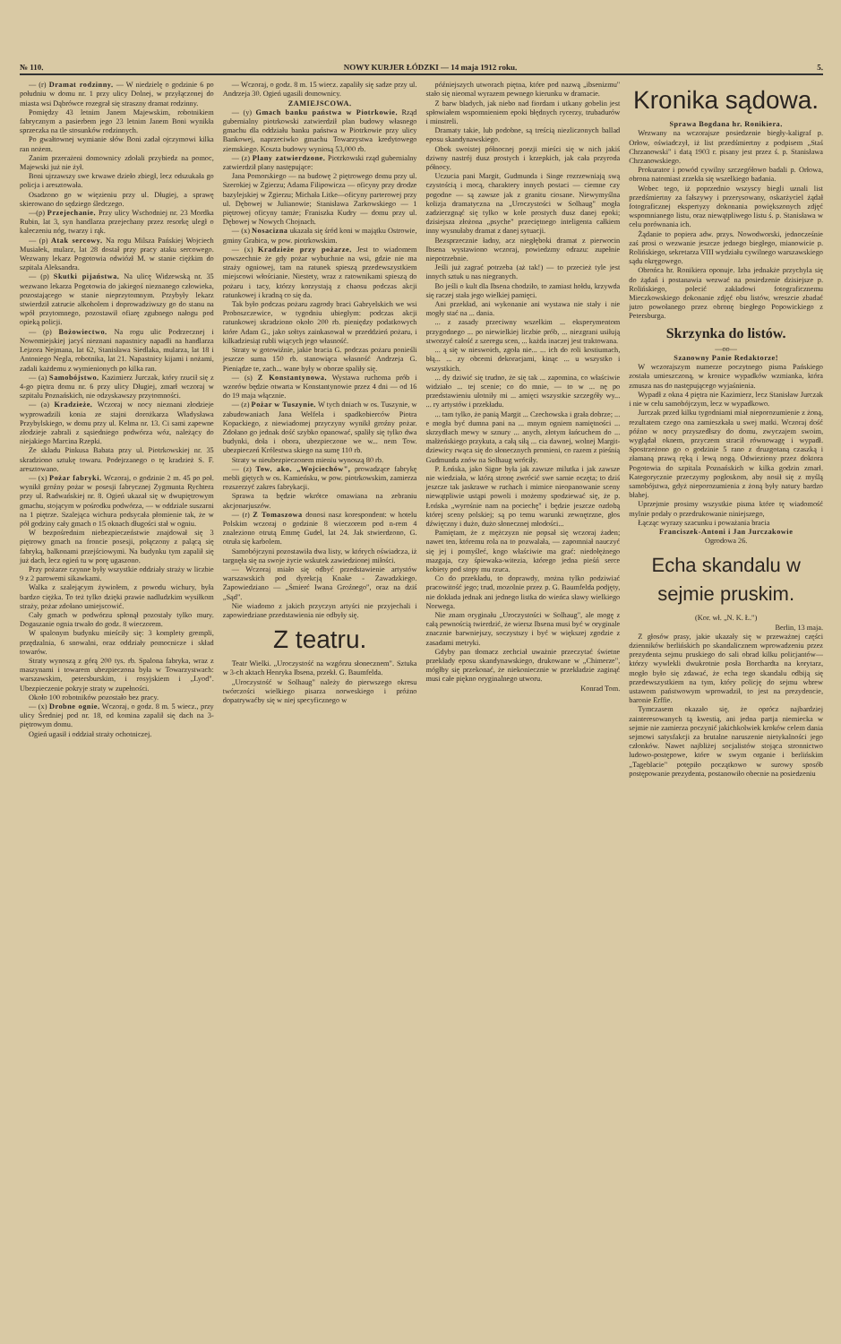№ 110. NOWY KURJER ŁÓDZKI — 14 maja 1912 roku. 5.
— (r) Dramat rodzinny. — W niedzielę o godzinie 6 po południu w domu nr. 1 przy ulicy Dolnej, w przyłączonej do miasta wsi Dąbrówce rozegrał się straszny dramat rodzinny.
Pomiędzy 43 letnim Janem Majewskim, robotnikiem fabrycznym a pasierbem jego 23 letnim Janem Boni wynikła sprzeczka na tle stosunków rodzinnych.
Po gwałtownej wymianie słów Boni zadał ojczymowi kilka ran nożem.
Zanim przerażeni domownicy zdołali przybiedz na pomoc, Majewski już nie żył.
Boni ujrzawszy swe krwawe dzieło zbiegł, lecz odszukała go policja i aresztowała.
Osadzono go w więzieniu przy ul. Długiej, a sprawę skierowano do sędziego śledczego.
—(p) Przejechanie. Przy ulicy Wschodniej nr. 23 Mordka Rubin, lat 3, syn handlarza przejechany przez resorkę uległ o kaleczeniu nóg, twarzy i rąk.
— (p) Atak sercowy. Na rogu Milsza Pańskiej Wojciech Musiałek, mularz, lat 28 dostał przy pracy ataku sercowego. Wezwany lekarz Pogotowia odwiózł M. w stanie ciężkim do szpitala Aleksandra.
— (p) Skutki pijaństwa. Na ulicę Widzewską nr. 35 wezwano lekarza Pogotowia do jakiegoś nieznanego człowieka, pozostającego w stanie nieprzytomnym. Przybyły lekarz stwierdził zatrucie alkoholem i doprowadziwszy go do stanu na wpół przytomnego, pozostawił ofiarę zgubnego nałogu pod opieką policji.
— (p) Bożowiectwo. Na rogu ulic Podrzecznej i Nowomiejskiej jacyś nieznani napastnicy napadli na handlarza Lejzora Nejmana, lat 62, Stanisława Siedlaka, mularza, lat 18 i Antoniego Negla, robotnika, lat 21. Napastnicy kijami i nożami, zadali każdemu z wymienionych po kilka ran.
— (a) Samobójstwo. Kazimierz Jurczak, który rzucił się z 4-go piętra domu nr. 6 przy ulicy Długiej, zmarł wczoraj w szpitalu Poznańskich, nie odzyskawszy przytomności.
— (a) Kradzieże. Wczoraj w nocy nieznani złodzieje wyprowadzili konia ze stajni dorożkarza Władysława Przybylskiego, w domu przy ul. Kelma nr. 13. Ci sami zapewne złodzieje zabrali z sąsiedniego podwórza wóz, należący do niejakiego Marcina Rzepki.
Ze składu Pinkusa Babata przy ul. Piotrkowskiej nr. 35 skradziono sztukę towaru. Podejrzanego o tę kradzież S. F. aresztowano.
— (x) Pożar fabryki. Wczoraj, o godzinie 2 m. 45 po poł. wynikł groźny pożar w posesji fabrycznej Zygmunta Rychtera przy ul. Radwańskiej nr. 8. Ogień ukazał się w dwupiętrowym gmachu, stojącym w pośrodku podwórza, — w oddziale suszarni na 1 piętrze. Szalejąca wichura podsycała płomienie tak, że w pół godziny cały gmach o 15 oknach długości stał w ogniu.
W bezpośrednim niebezpieczeństwie znajdował się 3 piętrowy gmach na froncie posesji, połączony z palącą się fabryką, balkonami przejściowymi. Na budynku tym zapalił się już dach, lecz ogień tu w porę ugaszono.
Przy pożarze czynne były wszystkie oddziały straży w liczbie 9 z 2 parowemi sikawkami.
Walka z szalejącym żywiołem, z powodu wichury, była bardzo ciężka. To też tylko dzięki prawie nadludzkim wysiłkom straży, pożar zdołano umiejscowić.
Cały gmach w podwórzu spłonął pozostały tylko mury. Dogaszanie ognia trwało do godz. 8 wieczorem.
W spalonym budynku mieściły się: 3 komplety grempli, przędzalnia, 6 snowalni, oraz oddziały pomocnicze i skład towarów.
Straty wynoszą z górą 200 tys. rb. Spalona fabryka, wraz z maszynami i towarem ubezpieczona była w Towarzystwach: warszawskim, petersburskim, i rosyjskiem i „Lyod". Ubezpieczenie pokryje straty w zupełności.
Około 100 robotników pozostało bez pracy.
— (x) Drobne ognie. Wczoraj, o godz. 8 m. 5 wiecz., przy ulicy Średniej pod nr. 18, od komina zapalił się dach na 3-piętrowym domu.
Ogień ugasił i oddział straży ochotniczej.
— Wczoraj, o godz. 8 m. 15 wiecz. zapaliły się sadze przy ul. Andrzeja 30. Ogień ugasili domownicy.
ZAMIEJSCOWA.
— (y) Gmach banku państwa w Piotrkowie. Rząd gubernialny piotrkowski zatwierdził plan budowy własnego gmachu dla oddziału banku państwa w Piotrkowie przy ulicy Bankowej, naprzeciwko gmachu Towarzystwa kredytowego ziemskiego. Koszta budowy wyniosą 53,000 rb.
— (z) Plany zatwierdzone. Piotrkowski rząd gubernialny zatwierdził plany następujące:
Jana Pomorskiego — na budowę 2 piętrowego domu przy ul. Szerokiej w Zgierzu; Adama Filipowicza — oficyny przy drodze bazylejskiej w Zgierzu; Michała Litke—oficyny parterowej przy ul. Dębowej w Julianowie; Stanisława Zarkowskiego — 1 piętrowej oficyny tamże; Franiszka Kudry — domu przy ul. Dębowej w Nowych Chojnach.
— (x) Nosacizna ukazała się śród koni w majątku Ostrowie, gminy Grabica, w pow. piotrkowskim.
— (x) Kradzieże przy pożarze. Jest to wiadomem powszechnie że gdy pożar wybuchnie na wsi, gdzie nie ma straży ogniowej, tam na ratunek spieszą przedewszystkiem miejscowi włościanie. Niestety, wraz z ratownikami spieszą do pożaru i tacy, którzy korzystają z chaosu podczas akcji ratunkowej i kradną co się da.
Tak było podczas pożaru zagrody braci Gabryelskich we wsi Proboszczewice, w tygodniu ubiegłym: podczas akcji ratunkowej skradziono około 200 rb. pieniędzy podatkowych które Adam G., jako sołtys zainkasował w przeddzień pożaru, i kilkadziesiąt rubli wiących jego własność.
Straty w gotowiźnie, jakie bracia G. podczas pożaru ponieśli jeszcze suma 150 rb. stanowiąca własność Andrzeja G. Pieniądze te, zach... wane były w oborze spaliły się.
— (s) Z Konstantynowa. Wystawa ruchoma prób i wzorów będzie otwarta w Konstantynowie przez 4 dni — od 16 do 19 maja włącznie.
— (z) Pożar w Tuszynie. W tych dniach w os. Tuszynie, w zabudowaniach Jana Welfela i spadkobierców Piotra Kopackiego, z niewiadomej przyczyny wynikł groźny pożar. Zdołano go jednak dość szybko opanować, spaliły się tylko dwa budynki, doła i obora, ubezpieczone we w... nem Tow. ubezpieczeń Królestwa skiego na sumę 110 rb.
Straty w nieubezpieczonem mieniu wynoszą 80 rb.
— (z) Tow. ako. „Wojciechów", prowadzące fabrykę mebli giętych w os. Kamieńsku, w pow. piotrkowskim, zamierza rozszerzyć zakres fabrykacji.
Sprawa ta będzie wkrótce omawiana na zebraniu akcjonarjuszów.
— (r) Z Tomaszowa donosi nasz korespondent: w hotelu Polskim wczoraj o godzinie 8 wieczorem pod n-rem 4 znaleziono otrutą Emmę Gudel, lat 24. Jak stwierdzono, G. otruła się karbolem.
Samobójczyni pozostawiła dwa listy, w których oświadcza, iż targnęła się na swoje życie wskutek zawiedzionej miłości.
— Wczoraj miało się odbyć przedstawienie artystów warszawskich pod dyrekcją Knake - Zawadzkiego. Zapowiedziano — „Śmierć Iwana Groźnego", oraz na dziś „Sąd".
Nie wiadomo z jakich przyczyn artyści nie przyjechali i zapowiedziane przedstawienia nie odbyły się.
Z teatru.
Teatr Wielki. „Uroczystość na wzgórzu słonecznem". Sztuka w 3-ch aktach Henryka Ibsena, przekł. G. Baumfelda.
„Uroczystość w Solhaug" należy do pierwszego okresu twórczości wielkiego pisarza norweskiego i próżno dopatrywaćby się w niej specyficznego w
późniejszych utworach piętna, które pod nazwą „ibsenizmu" stało się nieomal wyrazem pewnego kierunku w dramacie.
Z barw bladych, jak niebo nad fiordam i utkany gobelin jest spłowiałem wspomnieniem epoki błędnych rycerzy, trubadurów i minstreli.
Dramaty takie, lub podobne, są treścią niezliczonych ballad eposu skandynawskiego.
Obok swoistej północnej poezji mieści się w nich jakiś dziwny nastrój dusz prostych i krzepkich, jak cała przyroda północy.
Uczucia pani Margit, Gudmunda i Singe rozrzewniają swą czystością i mocą, charaktery innych postaci — ciemne czy pogodne — są zawsze jak z granitu ciosane. Niewymyślna kolizja dramatyczna na „Uroczystości w Solhaug" mogła zadzierzgnąć się tylko w kole prostych dusz danej epoki; dzisiejsza złożona „psyche" przeciętnego inteligenta całkiem inny wysnułaby dramat z danej sytuacji.
Bezsprzecznie ładny, acz niegłęboki dramat z pierwocin Ibsena wystawiono wczoraj, powiedzmy odrazu: zupełnie niepotrzebnie.
Jeśli już zagrać potrzeba (aż tak!) — to przecież tyle jest innych sztuk u nas niegranych.
Bo jeśli o kult dla Ibsena chodziło, to zamiast hołdu, krzywda się raczej stała jego wielkiej pamięci.
Ani przekład, ani wykonanie ani wystawa nie stały i nie mogły stać na ... dania.
... z zasady przeciwny wszelkim ... eksperymentom przygodnego ... po niewielkiej liczbie prób, ... niezgrani usiłują stworzyć całość z szeregu scen, ... każda inaczej jest traktowana.
... ą się w nieswoich, zgoła nie... ... ich do roli kostiumach, błą... ... zy obcemi dekoracjami, kinąc ... u wszystko i wszystkich.
... dy dziwić się trudno, że się tak ... zapomina, co właściwie widziało ... tej scenie; co do mnie, — to w ... nę po przedstawieniu ulotniły mi ... amięci wszystkie szczegóły wy... ... ry artystów i przekładu.
... tam tylko, że panią Margit ... Czechowska i grała dobrze; ... e mogła być dumna pani na ... mnym ogniem namiętności ... skrzydłach mewy w sznury ... anych, złotym łańcuchem do ... małżeńskiego przykuta, a całą siłą ... cia dawnej, wolnej Margit-dziewicy rwąca się do słonecznych promieni, co razem z pieśnią Gudmunda znów na Solhaug wróciły.
P. Łońska, jako Signe była jak zawsze milutka i jak zawsze nie wiedziała, w którą stronę zwrócić swe sarnie oczęta; to dziś jeszcze tak jaskrawe w ruchach i mimice nieopanowanie sceny niewątpliwie ustąpi powoli i możemy spodziewać się, że p. Łońska „wyrośnie nam na pociechę" i będzie jeszcze ozdobą której sceny polskiej; są po temu warunki zewnętrzne, głos dźwięczny i dużo, dużo słonecznej młodości...
Pamiętam, że z mężczyzn nie popsał się wczoraj żaden; nawet ten, któremu rola na to pozwalała, — zapomniał nauczyć się jej i pomyśleć, kogo właściwie ma grać: niedołężnego mazgaja, czy śpiewaka-witezia, którego jedna pieśń serce kobiety pod stopy mu rzuca.
Co do przekładu, to doprawdy, można tylko podziwiać pracowitość jego; trud, mozolnie przez p. G. Baumfelda podjęty, nie dokłada jednak ani jednego listka do wieńca sławy wielkiego Norwega.
Nie znam oryginału „Uroczystości w Solhaug", ale mogę z całą pewnością twierdzić, że wiersz Ibsena musi być w oryginale znacznie barwniejszy, soczystszy i być w większej zgodzie z zasadami metryki.
Gdyby pan tłomacz zechciał uważnie przeczytać świetne przekłady eposu skandynawskiego, drukowane w „Chimerze", mógłby się przekonać, że niekoniecznie w przekładzie zaginąć musi całe piękno oryginalnego utworu.
Konrad Tom.
Kronika sądowa.
Sprawa Bogdana hr. Ronikiera.
Wezwany na wczorajsze posiedzenie biegły-kaligraf p. Orłow, oświadczył, iż list przedśmiertny z podpisem „Staś Chrzanowski" i datą 1903 r. pisany jest przez ś. p. Stanisława Chrzanowskiego.
Prokurator i powód cywilny szczegółowo badali p. Orłowa, obrona natomiast zrzekła się wszelkiego badania.
Wobec tego, iż poprzednio wszyscy biegli uznali list przedśmiertny za fałszywy i przerysowany, oskarżyciel żądał fotograficznej ekspertyzy dokonania powiększonych zdjęć wspomnianego listu, oraz niewątpliwego listu ś. p. Stanisława w celu porównania ich.
Żądanie to popiera adw. przys. Nowodworski, jednocześnie zaś prosi o wezwanie jeszcze jednego biegłego, mianowicie p. Rolińskiego, sekretarza VIII wydziału cywilnego warszawskiego sądu okręgowego.
Obrońca hr. Ronikiera oponuje. Izba jednakże przychyla się do żądań i postanawia wezwać na posiedzenie dzisiejsze p. Rolińskiego, polecić zakładowi fotograficznemu Mieczkowskiego dokonanie zdjęć obu listów, wreszcie zbadać jutro powołanego przez obronę biegłego Popowickiego z Petersburga.
Skrzynka do listów.
—oo—
Szanowny Panie Redaktorze!
W wczorajszym numerze poczytnego pisma Pańskiego została umieszczoną, w kronice wypadków wzmianka, która zmusza nas do następującego wyjaśnienia.
Wypadł z okna 4 piętra nie Kazimierz, lecz Stanisław Jurczak i nie w celu samobójczym, lecz w wypadkowo.
Jurczak przed kilku tygodniami miał nieporozumienie z żoną, rezultatem czego ona zamieszkała u swej matki. Wczoraj dość późno w nocy przyszedłszy do domu, zwyczajem swoim, wyglądał oknem, przyczem stracił równowagę i wypadł. Spostrzeżono go o godzinie 5 rano z druzgotaną czaszką i złamaną prawą ręką i lewą nogą. Odwieziony przez doktora Pogotowia do szpitala Poznańskich w kilka godzin zmarł. Kategorycznie przeczymy pogłoskom, aby nosił się z myślą samobójstwa, gdyż nieporozumienia z żoną były natury bardzo błahej.
Uprzejmie prosimy wszystkie pisma które tę wiadomość mylnie podały o przedrukowanie niniejszego,
Łącząc wyrazy szacunku i poważania bracia
Franciszek-Antoni i Jan Jurczakowie
Ogrodowa 26.
Echa skandalu w sejmie pruskim.
(Kor. wł. „N. K. Ł.")
Berlin, 13 maja.
Z głosów prasy, jakie ukazały się w przeważnej części dzienników berlińskich po skandalicznem wprowadzeniu przez prezydenta sejmu pruskiego do sali obrad kilku policjantów—którzy wywlekli dwukrotnie posła Borchardta na korytarz, mogło było się zdawać, że echa tego skandalu odbiją się przedewszystkiem na tym, który policję do sejmu wbrew ustawom państwowym wprowadził, to jest na prezydencie, baronie Erffie.
Tymczasem okazało się, że oprócz najbardziej zainteresowanych tą kwestią, ani jedna partja niemiecka w sejmie nie zamierza poczynić jakichkolwiek kroków celem dania sejmowi satysfakcji za brutalne naruszenie nietykalności jego członków. Nawet najbliżej socjalistów stojąca stronnictwo ludowo-postępowe, które w swym organie i berlińskim „Tageblacie" potępiło początkowo w surowy sposób postępowanie prezydenta, postanowiło obecnie na posiedzeniu